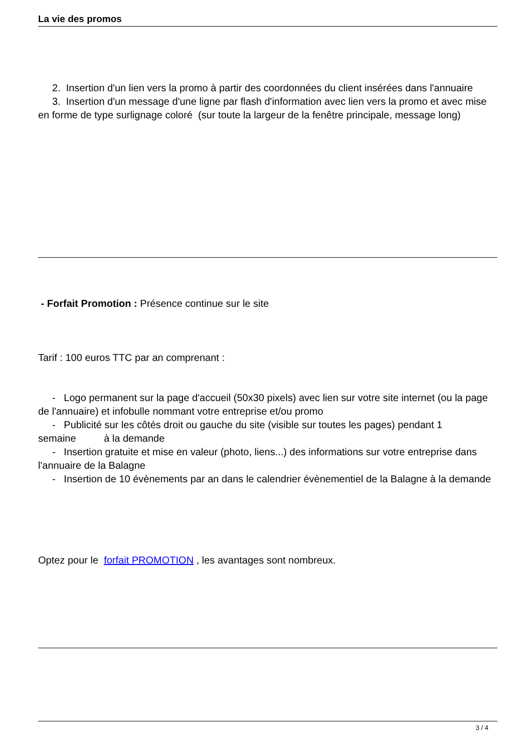La vie des promos
2. Insertion d'un lien vers la promo à partir des coordonnées du client insérées dans l'annuaire
3. Insertion d'un message d'une ligne par flash d'information avec lien vers la promo et avec mise en forme de type surlignage coloré (sur toute la largeur de la fenêtre principale, message long)
- Forfait Promotion : Présence continue sur le site
Tarif : 100 euros TTC par an comprenant :
- Logo permanent sur la page d'accueil (50x30 pixels) avec lien sur votre site internet (ou la page de l'annuaire) et infobulle nommant votre entreprise et/ou promo
- Publicité sur les côtés droit ou gauche du site (visible sur toutes les pages) pendant 1 semaine à la demande
- Insertion gratuite et mise en valeur (photo, liens...) des informations sur votre entreprise dans l'annuaire de la Balagne
- Insertion de 10 évènements par an dans le calendrier évènementiel de la Balagne à la demande
Optez pour le forfait PROMOTION , les avantages sont nombreux.
3 / 4